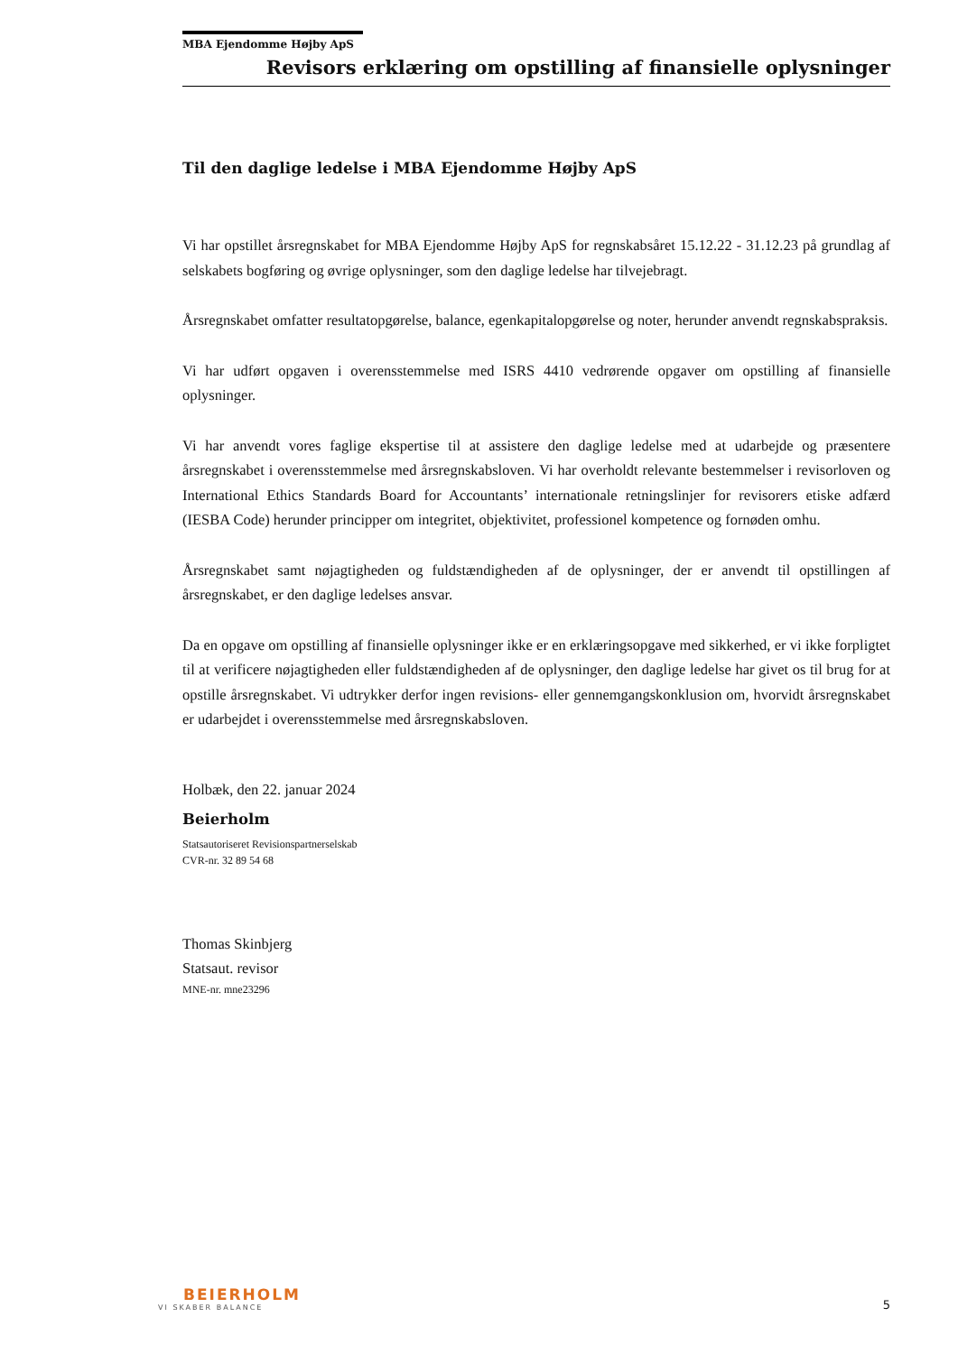MBA Ejendomme Højby ApS
Revisors erklæring om opstilling af finansielle oplysninger
Til den daglige ledelse i MBA Ejendomme Højby ApS
Vi har opstillet årsregnskabet for MBA Ejendomme Højby ApS for regnskabsåret 15.12.22 - 31.12.23 på grundlag af selskabets bogføring og øvrige oplysninger, som den daglige ledelse har tilvejebragt.
Årsregnskabet omfatter resultatopgørelse, balance, egenkapitalopgørelse og noter, herunder anvendt regnskabspraksis.
Vi har udført opgaven i overensstemmelse med ISRS 4410 vedrørende opgaver om opstilling af finansielle oplysninger.
Vi har anvendt vores faglige ekspertise til at assistere den daglige ledelse med at udarbejde og præsentere årsregnskabet i overensstemmelse med årsregnskabsloven. Vi har overholdt relevante bestemmelser i revisorloven og International Ethics Standards Board for Accountants’ internationale retningslinjer for revisorers etiske adfærd (IESBA Code) herunder principper om integritet, objektivitet, professionel kompetence og fornøden omhu.
Årsregnskabet samt nøjagtigheden og fuldstændigheden af de oplysninger, der er anvendt til opstillingen af årsregnskabet, er den daglige ledelses ansvar.
Da en opgave om opstilling af finansielle oplysninger ikke er en erklæringsopgave med sikkerhed, er vi ikke forpligtet til at verificere nøjagtigheden eller fuldstændigheden af de oplysninger, den daglige ledelse har givet os til brug for at opstille årsregnskabet. Vi udtrykker derfor ingen revisions- eller gennemgangskonklusion om, hvorvidt årsregnskabet er udarbejdet i overensstemmelse med årsregnskabsloven.
Holbæk, den 22. januar 2024
Beierholm
Statsautoriseret Revisionspartnerselskab
CVR-nr. 32 89 54 68
Thomas Skinbjerg
Statsaut. revisor
MNE-nr. mne23296
BEIERHOLM
VI SKABER BALANCE
5